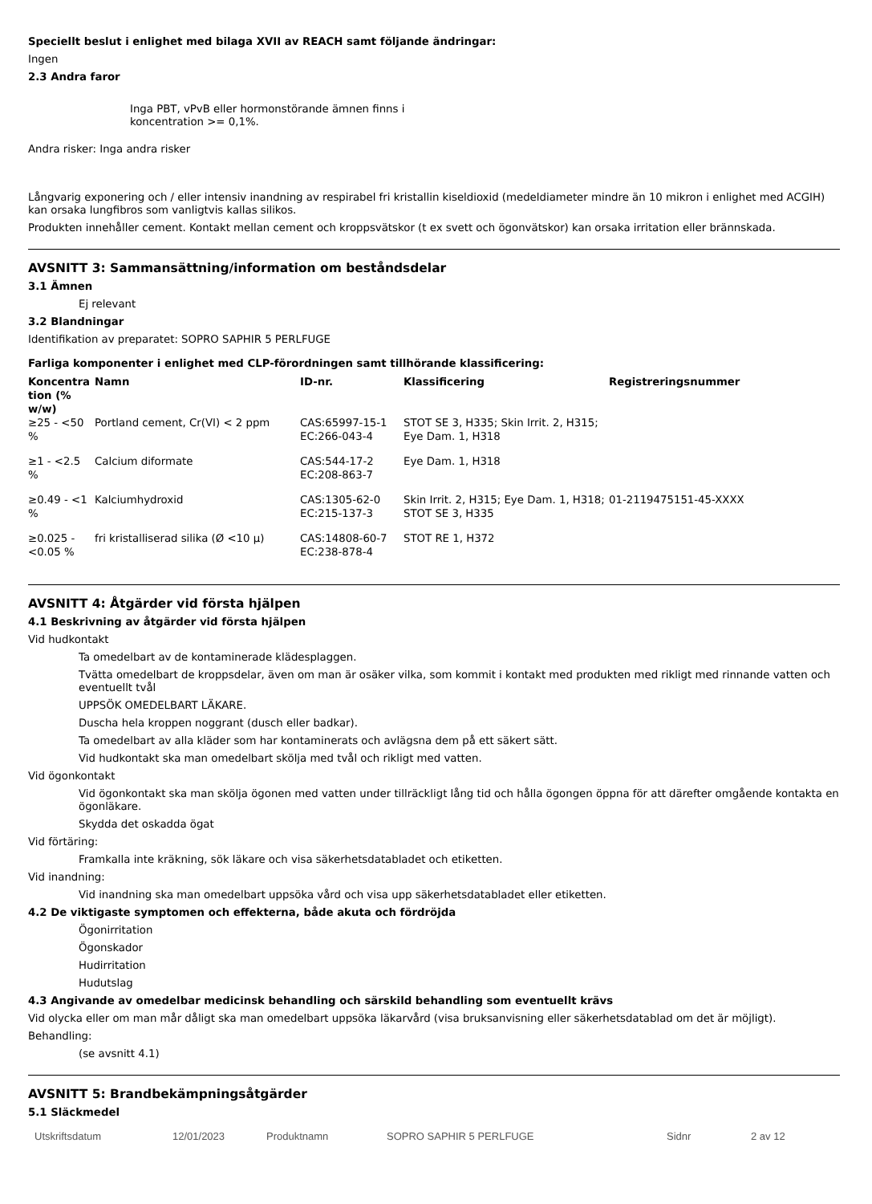Speciellt beslut i enlighet med bilaga XVII av REACH samt följande ändringar:
Ingen
2.3 Andra faror
Inga PBT, vPvB eller hormonstörande ämnen finns i koncentration >= 0,1%.
Andra risker: Inga andra risker
Långvarig exponering och / eller intensiv inandning av respirabel fri kristallin kiseldioxid (medeldiameter mindre än 10 mikron i enlighet med ACGIH) kan orsaka lungfibros som vanligtvis kallas silikos.
Produkten innehåller cement. Kontakt mellan cement och kroppsvätskor (t ex svett och ögonvätskor) kan orsaka irritation eller brännskada.
AVSNITT 3: Sammansättning/information om beståndsdelar
3.1 Ämnen
Ej relevant
3.2 Blandningar
Identifikation av preparatet: SOPRO SAPHIR 5 PERLFUGE
Farliga komponenter i enlighet med CLP-förordningen samt tillhörande klassificering:
| Koncentra tion (% w/w) | Namn | ID-nr. | Klassificering | Registreringsnummer |
| --- | --- | --- | --- | --- |
| ≥25 - <50 % | Portland cement, Cr(VI) < 2 ppm | CAS:65997-15-1 EC:266-043-4 | STOT SE 3, H335; Skin Irrit. 2, H315; Eye Dam. 1, H318 | |
| ≥1 - <2.5 % | Calcium diformate | CAS:544-17-2 EC:208-863-7 | Eye Dam. 1, H318 | |
| ≥0.49 - <1 % | Kalciumhydroxid | CAS:1305-62-0 EC:215-137-3 | Skin Irrit. 2, H315; Eye Dam. 1, H318; STOT SE 3, H335 | 01-2119475151-45-XXXX |
| ≥0.025 - <0.05 % | fri kristalliserad silika (Ø <10 μ) | CAS:14808-60-7 EC:238-878-4 | STOT RE 1, H372 | |
AVSNITT 4: Åtgärder vid första hjälpen
4.1 Beskrivning av åtgärder vid första hjälpen
Vid hudkontakt
Ta omedelbart av de kontaminerade klädesplaggen.
Tvätta omedelbart de kroppsdelar, även om man är osäker vilka, som kommit i kontakt med produkten med rikligt med rinnande vatten och eventuellt tvål
UPPSÖK OMEDELBART LÄKARE.
Duscha hela kroppen noggrant (dusch eller badkar).
Ta omedelbart av alla kläder som har kontaminerats och avlägsna dem på ett säkert sätt.
Vid hudkontakt ska man omedelbart skölja med tvål och rikligt med vatten.
Vid ögonkontakt
Vid ögonkontakt ska man skölja ögonen med vatten under tillräckligt lång tid och hålla ögongen öppna för att därefter omgående kontakta en ögonläkare.
Skydda det oskadda ögat
Vid förtäring:
Framkalla inte kräkning, sök läkare och visa säkerhetsdatabladet och etiketten.
Vid inandning:
Vid inandning ska man omedelbart uppsöka vård och visa upp säkerhetsdatabladet eller etiketten.
4.2 De viktigaste symptomen och effekterna, både akuta och fördröjda
Ögonirritation
Ögonskador
Hudirritation
Hudutslag
4.3 Angivande av omedelbar medicinsk behandling och särskild behandling som eventuellt krävs
Vid olycka eller om man mår dåligt ska man omedelbart uppsöka läkarvård (visa bruksanvisning eller säkerhetsdatablad om det är möjligt).
Behandling:
(se avsnitt 4.1)
AVSNITT 5: Brandbekämpningsåtgärder
5.1 Släckmedel
Utskriftsdatum 12/01/2023 Produktnamn SOPRO SAPHIR 5 PERLFUGE Sidnr 2 av 12